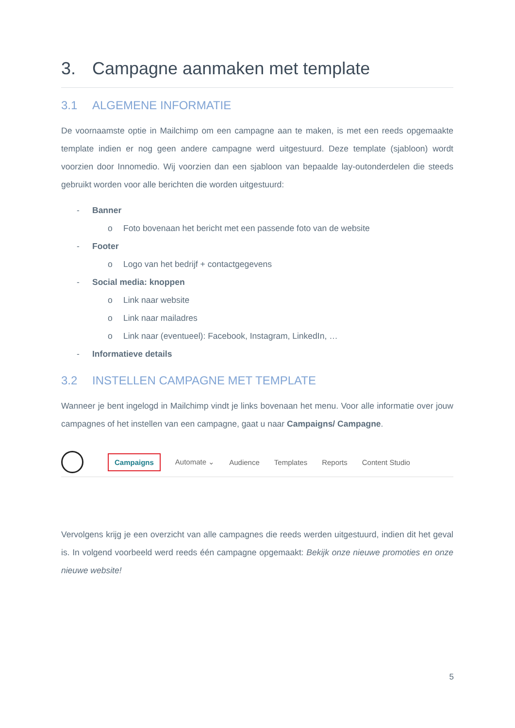3. Campagne aanmaken met template
3.1 ALGEMENE INFORMATIE
De voornaamste optie in Mailchimp om een campagne aan te maken, is met een reeds opgemaakte template indien er nog geen andere campagne werd uitgestuurd. Deze template (sjabloon) wordt voorzien door Innomedio. Wij voorzien dan een sjabloon van bepaalde lay-outonderdelen die steeds gebruikt worden voor alle berichten die worden uitgestuurd:
- Banner
o Foto bovenaan het bericht met een passende foto van de website
- Footer
o Logo van het bedrijf + contactgegevens
- Social media: knoppen
o Link naar website
o Link naar mailadres
o Link naar (eventueel): Facebook, Instagram, LinkedIn, …
- Informatieve details
3.2 INSTELLEN CAMPAGNE MET TEMPLATE
Wanneer je bent ingelogd in Mailchimp vindt je links bovenaan het menu. Voor alle informatie over jouw campagnes of het instellen van een campagne, gaat u naar Campaigns/ Campagne.
Campaigns Automate ⌄ Audience Templates Reports Content Studio
Vervolgens krijg je een overzicht van alle campagnes die reeds werden uitgestuurd, indien dit het geval is. In volgend voorbeeld werd reeds één campagne opgemaakt: Bekijk onze nieuwe promoties en onze nieuwe website!
5